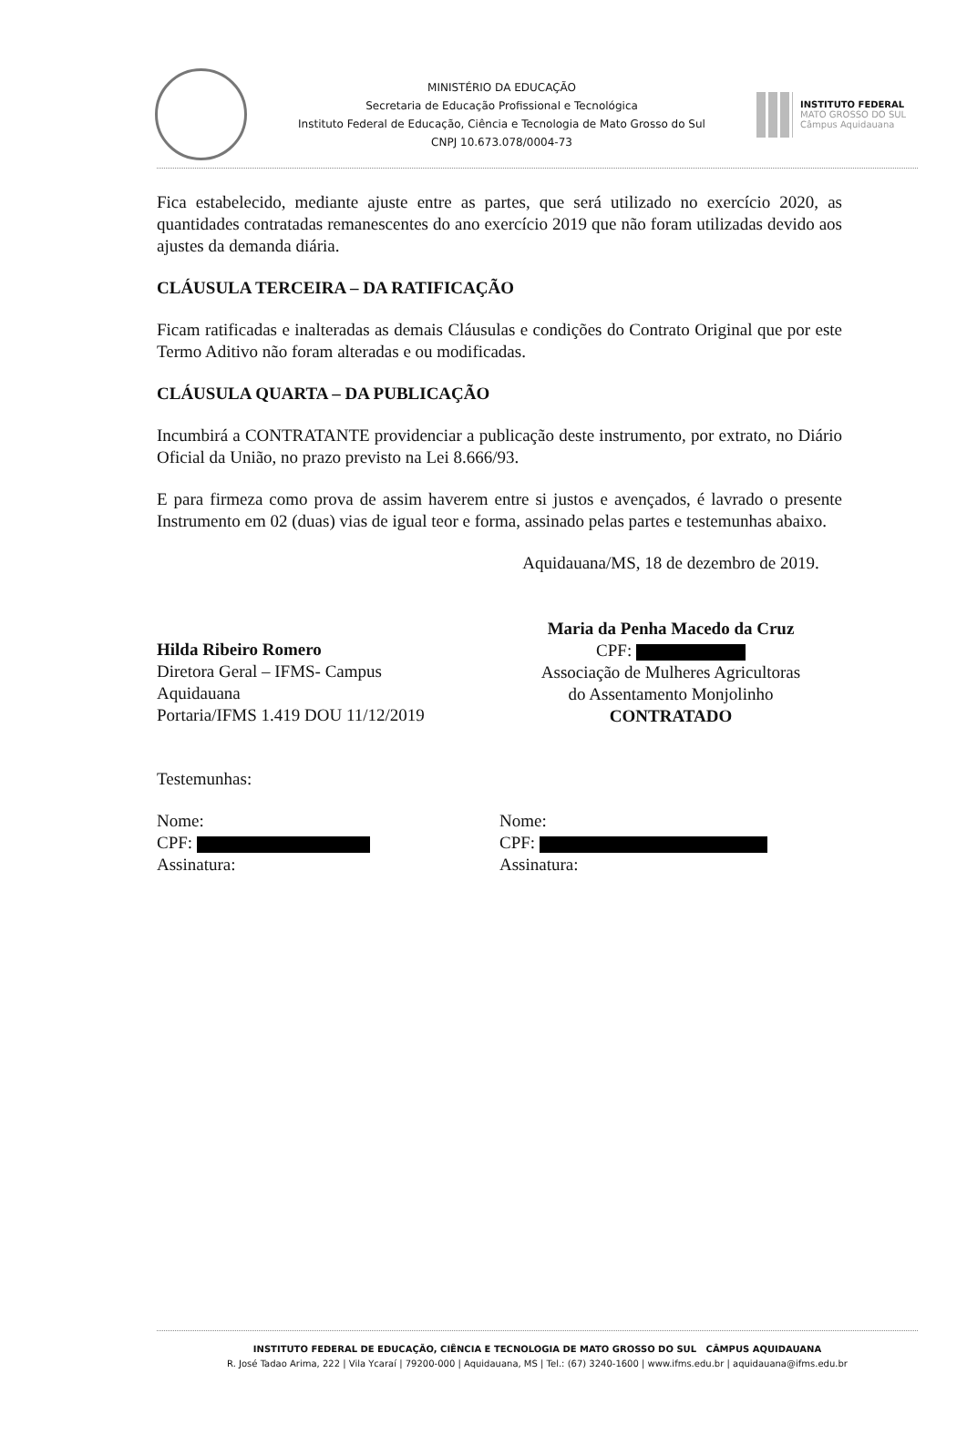MINISTÉRIO DA EDUCAÇÃO
Secretaria de Educação Profissional e Tecnológica
Instituto Federal de Educação, Ciência e Tecnologia de Mato Grosso do Sul
CNPJ 10.673.078/0004-73
INSTITUTO FEDERAL
MATO GROSSO DO SUL
Câmpus Aquidauana
Fica estabelecido, mediante ajuste entre as partes, que será utilizado no exercício 2020, as quantidades contratadas remanescentes do ano exercício 2019 que não foram utilizadas devido aos ajustes da demanda diária.
CLÁUSULA TERCEIRA – DA RATIFICAÇÃO
Ficam ratificadas e inalteradas as demais Cláusulas e condições do Contrato Original que por este Termo Aditivo não foram alteradas e ou modificadas.
CLÁUSULA QUARTA – DA PUBLICAÇÃO
Incumbirá a CONTRATANTE providenciar a publicação deste instrumento, por extrato, no Diário Oficial da União, no prazo previsto na Lei 8.666/93.
E para firmeza como prova de assim haverem entre si justos e avençados, é lavrado o presente Instrumento em 02 (duas) vias de igual teor e forma, assinado pelas partes e testemunhas abaixo.
Hilda Ribeiro Romero
Diretora Geral – IFMS- Campus
Aquidauana
Portaria/IFMS 1.419 DOU 11/12/2019
Aquidauana/MS, 18 de dezembro de 2019.
Maria da Penha Macedo da Cruz
CPF:
Associação de Mulheres Agricultoras
do Assentamento Monjolinho
CONTRATADO
Testemunhas:
Nome:
CPF:
Assinatura:
Nome:
CPF:
Assinatura:
INSTITUTO FEDERAL DE EDUCAÇÃO, CIÊNCIA E TECNOLOGIA DE MATO GROSSO DO SUL CÂMPUS AQUIDAUANA
R. José Tadao Arima, 222 | Vila Ycaraí | 79200-000 | Aquidauana, MS | Tel.: (67) 3240-1600 | www.ifms.edu.br | aquidauana@ifms.edu.br